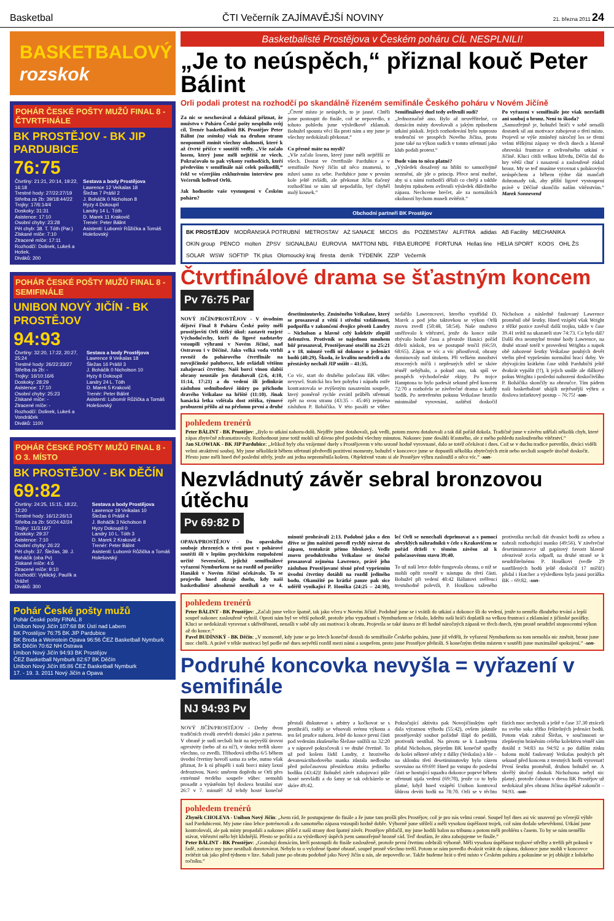Basketbal ČTI Večerník ZAJÍMAVĚJŠÍ NOVINY 21. března 2011 24
BASKETBALOVÝ rozskok
POHÁR ČESKÉ POŠTY MUŽŮ FINAL 8 - ČTVRTFINÁLE
BK PROSTĚJOV - BK JIP PARDUBICE
76:75
| Čtvrtiny: 21:21, 20:14, 19:22, 16:18 Trestné hody: 27/22:27/19 Střelba za 2b: 39/18:44/22 Trojky: 17/6:14/4 Doskoky: 31:31 Asistence: 17:10 Osobní chyby: 23:28 Pět chyb: 38. T. Tóth (Par.) Získané míče: 7:10 Ztracené míče: 17:11 Rozhodčí: Dolinek, Lukeš a Hošek. Diváků: 200 | Sestava a body Prostějova Lawrence 12 Veikalas 18 Šležas 7 Prášil 2 J. Boháčik 0 Nicholson 8 Hyzy 4 Dokoupil Landry 14 L. Tóth D. Marek 11 Krakovič Trenér: Peter Bálint Asistenti: Lubomír Růžička a Tomáš Holešovský |
POHÁR ČESKÉ POŠTY MUŽŮ FINAL 8 - SEMIFINÁLE
UNIBON NOVÝ JIČÍN - BK PROSTĚJOV
94:93
| Čtvrtiny: 32:20, 17:22, 20:27, 25:24 Trestné hody: 26/22:33/27 Střelba za 2b: - Trojky: 16/10:16/6 Doskoky: 28:29 Asistence: 17:10 Osobní chyby: 25:23 Získané míče: - Ztracené míče: - Rozhodčí: Dolinek, Lukeš a Vondráček Diváků: 1100 | Sestava a body Prostějova Lawrence 9 Veikalas 18 Šležas 16 Prášil 3 J. Boháčik 0 Nicholson 10 Hyzy 8 Dokoupil Landry 24 L. Tóth D. Marek 5 Krakovič Trenér: Peter Bálint Asistenti: Lubomír Růžička a Tomáš Holešovský |
POHÁR ČESKÉ POŠTY MUŽŮ FINAL 8 - O 3. MÍSTO
BK PROSTĚJOV - BK DĚČÍN
69:82
| Čtvrtiny: 24:25, 15:15, 18:22, 12:20 Trestné hody: 16/12:26/13 Střelba za 2b: 50/24:42/24 Trojky: 11/3:16/7 Doskoky: 29:37 Asistence: 7:10 Osobní chyby: 26:22 Pět chyb: 37. Šležas, 39. J. Boháčik (oba Pv) Získané míče: 4:6 Ztracené míče: 9:10 Rozhodčí: Vyklický, Paulík a Vrážel Diváků: 300 | Sestava a body Prostějova Lawrence 19 Veikalas 10 Šležas 6 Prášil 4 J. Boháčik 3 Nicholson 8 Hyzy Dokoupil 0 Landry 10 L. Tóth 3 D. Marek 2 Krakovič 4 Trenér: Peter Bálint Asistenti: Lubomír Růžička a Tomáš Holešovský |
Pohár České pošty mužů
Pohár České pošty FINAL 8
Unibon Nový Jičín 107:68 BK Ústí nad Labem
BK Prostějov 76:75 BK JIP Pardubice
BK Breda a Weinstein Opava 96:56 ČEZ Basketball Nymburk
BK Děčín 70:62 NH Ostrava
Unibon Nový Jičín 94:93 BK Prostějov
ČEZ Basketball Nymburk 82:67 BK Děčín
Unibon Nový Jičín 85:86 ČEZ Basketball Nymburk
17. - 19. 3. 2011 Nový Jičín a Opava
Basketbalisté Prostějova v Českém poháru CÍL NESPLNILI!
„Je to neúspěch,“ přiznal kouč Peter Bálint
Orli podali protest na rozhodčí po skandálně řízeném semifinále Českého poháru v Novém Jičíně
Za nic se neschovával a dokázal přiznat, že mužstvo v Poháru České pošty nesplnilo svůj cíl. Trenér basketbalistů BK Prostějov Peter Bálint (na snímku) však na druhou stranu neopomněl zmínit všechny okolnosti, které k až čtvrté příčce v soutěži vedly. „Vše začalo losem, který jsme měli nejtěžší ze všech. Pokračovalo to pak výkony rozhodčích, kteří především v semifinále náš celek poškodili,“ řekl ve včerejším exkluzivním interview pro Večerník lodivod Orlů.
Jak hodnotíte vaše vystoupení v Českém poháru?
„Čtvrté místo je neúspěch, to je jasné. Chtěli jsme postoupit do finále, což se nepovedlo, z tohoto pohledu jsme výsledkově zklamali. Bohužel spousta věcí šla proti nám a my jsme je všechny nedokázali překonat.“
Co přesně máte na mysli?
„Vše začalo losem, který jsme měli nejtěžší ze všech. Dostat ve čtvrtfinále Pardubice a v semifinále Nový Jičín už něco znamená, to mluví samo za sebe. Pardubice jsme v prvním kole ještě zvládli, ale překonat Jičín tlačený rozhodčími se nám už nepodařilo, byť chyběl malý kousek.“
Semifinálový duel tedy ovlivnili sudí?
„Jednoznačně ano. Bylo až neuvěřitelné, co domácím místy dovolovali a jakým způsobem utkání pískali. Jejich rozhodování bylo naprosto tendenční ve prospěch Nového Jičína, proto jsme také na výkon sudích v tomto střetnutí jako klub podali protest.“
Bude vám to něco platné?
„Výsledek dosažený na hřišti to samozřejmě nezmění, ale jde o princip. Přece není možné, aby si s námi rozhodčí dělali co chtějí a takhle hrubým způsobem ovlivnili výsledek důležitého zápasu. Nechceme brečet, ale za normálních okolností bychom museli zvítězit.“
Po vyřazení v semifinále jste však nezvládli ani souboj o bronz. Není to škoda?
„Samozřejmě je, bohužel hráči v sobě nenašli dostatek sil ani motivace zabojovat o třetí místo. Projevil se výše zmíněný náročný los se třemi velmi těžkými zápasy ve třech dnech a hlavně obrovská frustrace z ovlivněného utkání v Jičíně. Kluci cítili velkou křivdu, Děčín dal do hry větší chuť i nasazení a zaslouženě získal bronz. My se teď musíme vyrovnat s pohárovým neúspěchem a během týdne dát mančaft dohromady tak, aby příští ligové vystoupení právě v Děčíně skončilo naším vítězstvím.“ Marek Sonnevend
Obchodní partneři BK Prostějov
BK PROSTĚJOV MODŘANSKÁ POTRUBNÍ METROSTAV AZ SANACE MICOS dis POZEMSTAV ALFITRA adidas AB Facility MECHANIKA OKIN group PENCO molten ZPSV SIGNALBAU EUROVIA MATTONI NBL FIBA EUROPE FORTUNA Hellas line HELIA SPORT KOOS OHL ŽS SOLAR WSW SOFTIP TK plus Olomoucký kraj firesta deník TÝDENÍK ZZIP Večerník
Čtvrtfinálové drama se šťastným koncem
Pv 76:75 Par
NOVÝ JIČÍN/PROSTĚJOV - V úvodním dějství Final 8 Poháru České pošty měli prostějovští Orli těžký úkol: zastavit rozjeté Východočechy, kteří do ligové nadstavby vstoupili výhrami v Novém Jičíně, nad Ostravou i v Děčíně. Jako velká voda vtrhli rovněž do pohárového čtvrtfinále na novojičínské palubovce, kde ovládali většinu zahajovací čtvrtiny. Naši borci vinou slabší obrany neustále jen dotahovali (2:6, 4:10, 11:14, 17:21) a do vedení šli jedinkrát zásluhou sedmibodové šňůry po příchodu dravého Veikalase na hřiště (11:10). Jinak hanácká letka vzlétala dost ztěžka, týmové probuzení přišlo až na přelomu první a druhé desetiminutovky. Zmíněného Veikalase, který se prosazoval z větší i střední vzdálenosti, podpořila v zakončení dvojice pivotů Landry – Nicholson a hlavně celý kolektiv zlepšil defenzivu. Protivník se najednou mnohem hůř prosazoval, Prostějované otočili na 25:21 a v 18. minutě vedli už dokonce o jedenáct bodů (40:29). Škoda, že kvalitu neudrželi a do přestávky nechali JIP snížit – 41:35.
Co víc, start do druhého poločasu BK vůbec nevysel. Statická hra bez pohybu i nápadu ostře kontrastovala se zvýšeným nasazením soupeře, který poměrně rychle zvrátil průběh střetnutí zpět na svou stranu (43:35 – 45:46) zejména zásluhou P. Boháčika. V této pasáži se vůbec nedařilo Lawrenceovi, kterého vystřídal D. Marek a pod jeho taktovkou se výkon Orlů znovu zvedl (50:48, 58:54). Naše mužstvo směřovalo k vítězství, jenže do konce stále zbývalo hodně času a přestože Hanáci pořád drželi náskok, ten se postupně tenčil (66:59, 68:65). Zápas se víc a víc přiostřoval, obrany dominovaly nad útokem. Při velkém množství ztracených míčů i nepřesných střel se skóre téměř nehýbalo, a pokud ano, tak spíš ve prospěch východočeské ekipy. Po trojce Hamptona to bylo padesát sekund před koncem 72:70 a rozhořelo se závěrečné drama o každý bodík. Po netrefeném pokusu Veikalase hrozilo minimálně vyrovnání, naštěstí doskočil Nicholson a následně faulovaný Lawrence proměnil obě šestky. Hned vzápětí však Wright z těžké pozice zavěsil další trojku, takže v čase 39.41 svítil na ukazateli stav 74:73. Co bylo dál? Další dva neomylné trestné hody Lawrence, na druhé straně totéž v provedení Wrighta a napok obě zahozené šestky Veikalase pouhých devět vteřin před vypršením normální hrací doby. Ve zbývajícím krátkém čase stihli Pardubičtí ještě dvakrát vypálit (!!), k jejich smůle ale dálkový pokus Wrighta i poslední nahození doskočivšího P. Boháčika skončily na obroučce. Tím pádem naši basketbalisté uhájili nejtěsnější výhru a doslova infarktový postup – 76:75! -son-
pohledem trenérů
Peter BÁLINT - BK Prostějov: „Bylo to utkání nahoru-dolů. Nejdřív jsme dotahovali, pak vedli, potom znovu dotahovali a tak dál pořád dokola. Tradičně jsme v závěru udělali několik chyb, které zápas zbytečně zdramatizovaly. Rozhodnout jsme totiž mohli už dávno před poslední všechny minutou. Nakonec jsme dosáhli šťastného, ale z mého pohledu zaslouženého vítězství.“
Jan SLOWIAK - BK JIP Pardubice: „Jelikož byly oba vzájemné duely s Prostějovem v této sezoně hodně vyrovnané, dalo se totéž očekávat i dnes. Což se v duchu tradice potvrdilo, diváci viděli velmi atraktivní souboj. My jsme několikrát během střetnutí předvedli pozitivní momenty, bohužel v koncovce jsme se dopustili několika zbytečných ztrát nebo nechali soupeře útočně doskočit. Přesto jsme měli hned dvě poslední střely, jenže ani jedna neproměnila košem. Objektivně vzato si ale Prostějov výhru zasloužil o něco víc.“ -son-
Nezvládnutý závěr sebral bronzovou útěchu
Pv 69:82 D
OPAVA/PROSTĚJOV - Do opavského souboje zhrzených o třetí post v pohárové soutěži šli v lepším psychickém rozpoložení určitě Severočeši, jejichž semifinálové vyřazení Nymburkem se na rozdíl od porážky Hanáků v Novém Jičíně očekávalo. To se projevilo hned zkraje duelu, kdy naši basketbalisté absolutně nestíhali a ve 4. minutě prohrávali 2:13. Podobně jako o den dříve se jim naštěstí povedl rychlý návrat do zápasu, tentokrát přímo bleskový. Vedle znovu produktivního Veikalase se útočně prosazoval zejména Lawrence, právě jeho zásluhou Prostějované těsně před vypršením úvodní čtvrtiny dotáhli na rozdíl jediného bodu. Okamžitě po krátké pauze pak sice uděřil vynikající P. Houška (24:25 – 24:30), leč Orli se nenechali deprimovat a s pomocí obvyklých náhradníků v čele s Krakovičem se pořád drželi v těsném závěsu až k poločasovému stavu 39:40.
To už naší letce dobře fungovala obrana, o niž se mohli opřít rovněž v nástupu do třetí části. Bohužel při vedení 48:42 Bálintovi svěřenci trestuhodně polevili, P. Houškou taženého protivníka nechali dát dvanáct bodů za sebou a nabrali rozhodující manko (49:56). V závěrečné desetiminutovce už papírový favorit hlavně ofenzivně zcela odpadl, na druhé straně se k neudržitelnému P. Houškovi (vedle 29 nastřílených bodů ještě doskočil 17 míčů!) přidal i Hatcher a výsledkem byla jasná porážka BK – 69:82. -son-
pohledem trenérů
Peter BÁLINT - BK Prostějov: „Začali jsme velice špatně, tak jako včera v Novém Jičíně. Podobně jsme se i vrátili do utkání a dokonce šli do vedení, jenže to nemělo dlouhého trvání a lepší soupeř nakonec zaslouženě vyhrál. Oproti nám byl ve větší pohodě, protože jeho vypadnutí s Nymburkem se čekalo, kdežto naši hráči doplatili na velkou frustraci a zklamání z jičínské porážky. Kluci se nedokázali vyrovnat s ukřivděností, nenašli v sobě síly ani motivaci k obratu. Projevila se také únava ze tří hodně náročných zápasů ve třech dnech, tým prostě neudržel stoprocentní výkon až do konce.“
Pavel BUDÍNSKÝ - BK Děčín: „V momentě, kdy jsme se po letech konečně dostali do semifinále Českého poháru, jsme již věděli, že vyřazení Nymburkem na tom nemohla nic změnit, bronz jsme moc chtěli. A právě v téhle motivaci byl podle mě dnes největší rozdíl mezi námi a soupeřem, proto jsme Prostějov přehráli. S konečným třetím místem v soutěži jsme maximálně spokojení.“ -son-
Podruhé koncovka nevyšla = vyřazení v semifinále
NJ 94:93 Pv
NOVÝ JIČÍN/PROSTĚJOV - Derby dvou tradičních rivalů otevřeli domácí jako z partesu. V obraně je sudí nechali hrát na nejvyšší úrovni agresivity (nebo až za ní?), v útoku trefili skoro všechno, co zvedli. Třibodová střelba 6/5 během úvodní čtvrtiny hovoří sama za sebe, nutno však přiznat, že k ní přispěli i naši borci místy laxní defenzivou. Navíc směrem dopředu se Orli přes extrémně tvrdého soupeře vůbec nemohli prosadit a vyústěním byl doslova brutální stav 26:7 v 7. minutě! Až tehdy hosté konečně přestali diskutovat s arbitry a kočkovat se s protihráči, raději se věnovali svému výkonu a ten šel prudce nahoru. Ještě do konce první části pod vedením zkušeného Šležase snížili na 32:20 a v nápravě pokračovali i ve druhé čtvrtině. To už pod košem řádil Landry, z hrozivého devatenáctibodového manka zůstala nedlouho před poločasovou přestávkou ztráta jediného bodíku (43:42)! Bohužel závěr zahajovací půle hosté nezvládli a do šatny se tak odcházelo se skóre 49:42.
Pokračující aktivita pak Novojičínským opět dala výraznou výhodu (55:42), ovšem jakmile prostějovský soubor pořádně šlápl do pedálů, protivník nestíhal. Na pivotu se k Landrymu přidal Nicholson, plejerům BK konečně spadly do košei některé střely z dálky (Veikalas) a hle – na sklonku třetí desetiminutovky bylo rázem srovnáno na 69:69! Hned po vstupu do poslední části se hostující squadra dokonce poprvé během střetnutí ujala vedení (69:70), jenže co to bylo platné, když hned vzápětí Unibon kontroval šňůrou devíti bodů na 78:70. Orli se v těchto fázích moc nechytali a ještě v čase 37.30 ztráceli na svého soka těžko řešitelných jedenáct bodů. Potom však zabral Šležas, v součinnosti se zlepšeným bráněním celého kolektivu téměř sám dotáhl z 94:83 na 94:92 a po dalším zisku balonu mohl faulovaný Veikalas pouhých pět sekund před koncem z trestných hodů vyrovnat! První šestku proměnil, druhou bohužel ne. A skvělý útočný doskok Nicholsona nebyl nic platný, protože čahoun v dresu BK Prostějov už nedokázal přes obranu Jičína úspěšně zakončit – 94:93. -son-
pohledem trenérů
Zbyněk CHOLEVA - Unibon Nový Jičín: „Jsem rád, že postupujeme do finále a že jsme tam prošli přes Prostějov, což je pro nás velmi cenné. Soupeř byl dnes asi víc unavený po včerejší výhře nad Pardubicemi. My jsme ráno lehce potrénovali a do samotného zápasu vstoupili hodně dobře. Výborně jsme střílelí a měli vysokou úspěšnost trojek, což nám dodalo sebevědomí. Utkání jsme kontrolovali, ale pak místy propadali a nakonec přišel z naší strany dost špatný závěr. Prostějov přitlačil, my jsme hodili balon na tribunu a potom měli problém s časem. To by se nám neměllo stávat, vítězství mělo být klidnější. Přesto se počítá a za výsledkový úspěch jsem samozřejmě hrozně rád. Teď doufám, že zítra zabojujeme ve finále.“
Peter BÁLINT - BK Prostějov: „Gratuluji domácím, kteří postoupili do finále zaslouženě, protože první čtvrtinu odehráli výborně. Měli vysokou úspěšnost trojkové střelby a trefili pět pokusů v řadě, zatímco my jsme nestíhali dorotovávat. Nebylo to o vyložené špatné obraně, soupeř prostě všechno trefil. Potom se nám povedlo dvakrát vrátit do zápasu, dokonce jsme mohli v koncovce zvítězit tak jako před týdnem v lize. Sahali jsme po obratu podobně jako Nový Jičín u nás, ale nepovedlo se. Takže budeme hrát o třetí místo v Českém poháru a pokusíme se jej obhájit z loňského ročníku.“